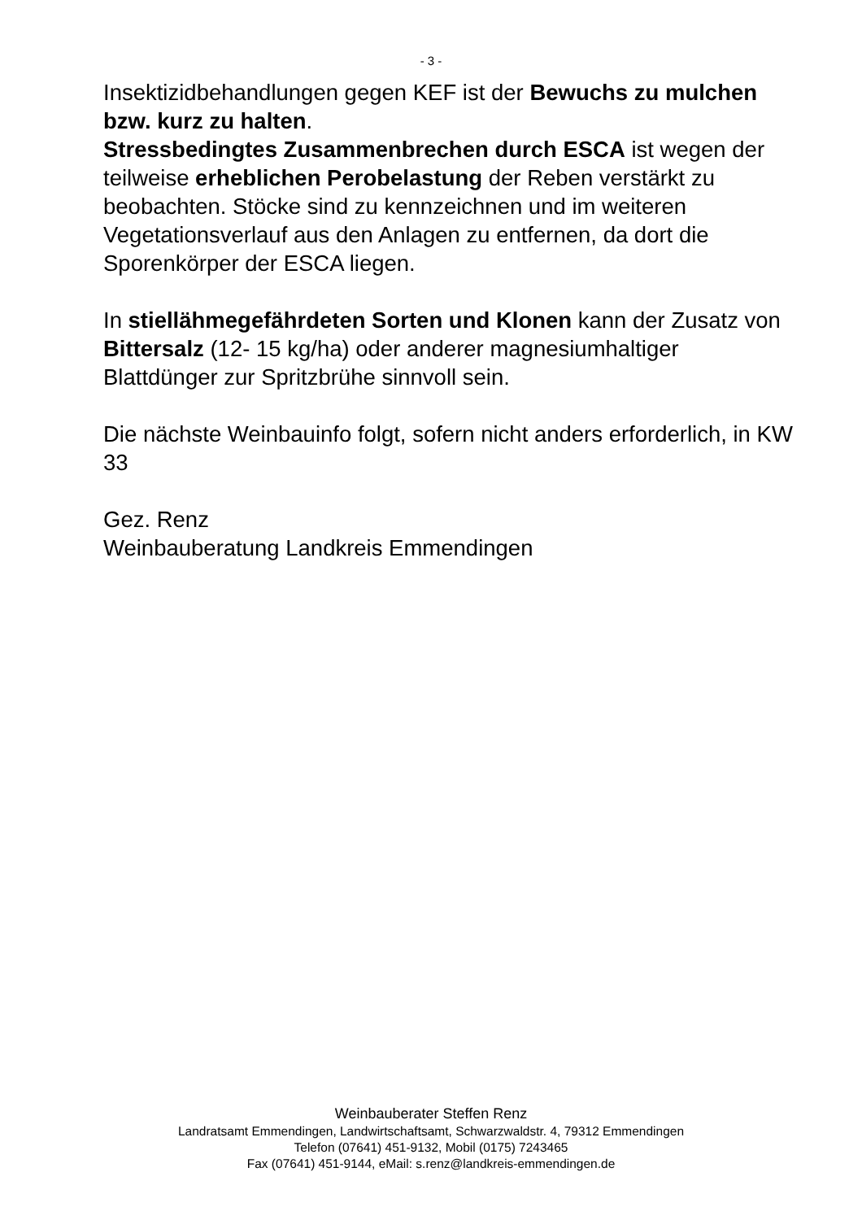- 3 -
Insektizidbehandlungen gegen KEF ist der Bewuchs zu mulchen bzw. kurz zu halten.
Stressbedingtes Zusammenbrechen durch ESCA ist wegen der teilweise erheblichen Perobelastung der Reben verstärkt zu beobachten. Stöcke sind zu kennzeichnen und im weiteren Vegetationsverlauf aus den Anlagen zu entfernen, da dort die Sporenkörper der ESCA liegen.
In stiellähmegefährdeten Sorten und Klonen kann der Zusatz von Bittersalz (12- 15 kg/ha) oder anderer magnesiumhaltiger Blattdünger zur Spritzbrühe sinnvoll sein.
Die nächste Weinbauinfo folgt, sofern nicht anders erforderlich, in KW 33
Gez. Renz
Weinbauberatung Landkreis Emmendingen
Weinbauberater Steffen Renz
Landratsamt Emmendingen, Landwirtschaftsamt, Schwarzwaldstr. 4, 79312 Emmendingen
Telefon (07641) 451-9132, Mobil (0175) 7243465
Fax (07641) 451-9144, eMail: s.renz@landkreis-emmendingen.de